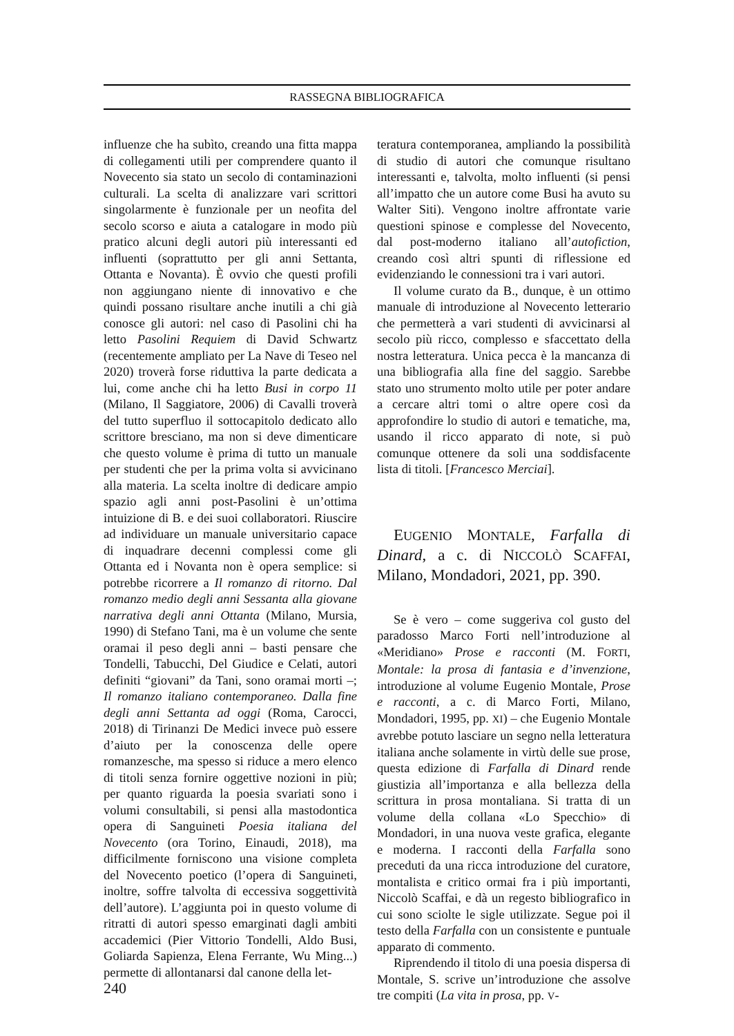RASSEGNA BIBLIOGRAFICA
influenze che ha subìto, creando una fitta mappa di collegamenti utili per comprendere quanto il Novecento sia stato un secolo di contaminazioni culturali. La scelta di analizzare vari scrittori singolarmente è funzionale per un neofita del secolo scorso e aiuta a catalogare in modo più pratico alcuni degli autori più interessanti ed influenti (soprattutto per gli anni Settanta, Ottanta e Novanta). È ovvio che questi profili non aggiungano niente di innovativo e che quindi possano risultare anche inutili a chi già conosce gli autori: nel caso di Pasolini chi ha letto Pasolini Requiem di David Schwartz (recentemente ampliato per La Nave di Teseo nel 2020) troverà forse riduttiva la parte dedicata a lui, come anche chi ha letto Busi in corpo 11 (Milano, Il Saggiatore, 2006) di Cavalli troverà del tutto superfluo il sottocapitolo dedicato allo scrittore bresciano, ma non si deve dimenticare che questo volume è prima di tutto un manuale per studenti che per la prima volta si avvicinano alla materia. La scelta inoltre di dedicare ampio spazio agli anni post-Pasolini è un’ottima intuizione di B. e dei suoi collaboratori. Riuscire ad individuare un manuale universitario capace di inquadrare decenni complessi come gli Ottanta ed i Novanta non è opera semplice: si potrebbe ricorrere a Il romanzo di ritorno. Dal romanzo medio degli anni Sessanta alla giovane narrativa degli anni Ottanta (Milano, Mursia, 1990) di Stefano Tani, ma è un volume che sente oramai il peso degli anni – basti pensare che Tondelli, Tabucchi, Del Giudice e Celati, autori definiti “giovani” da Tani, sono oramai morti –; Il romanzo italiano contemporaneo. Dalla fine degli anni Settanta ad oggi (Roma, Carocci, 2018) di Tirinanzi De Medici invece può essere d’aiuto per la conoscenza delle opere romanzesche, ma spesso si riduce a mero elenco di titoli senza fornire oggettive nozioni in più; per quanto riguarda la poesia svariati sono i volumi consultabili, si pensi alla mastodontica opera di Sanguineti Poesia italiana del Novecento (ora Torino, Einaudi, 2018), ma difficilmente forniscono una visione completa del Novecento poetico (l’opera di Sanguineti, inoltre, soffre talvolta di eccessiva soggettività dell’autore). L’aggiunta poi in questo volume di ritratti di autori spesso emarginati dagli ambiti accademici (Pier Vittorio Tondelli, Aldo Busi, Goliarda Sapienza, Elena Ferrante, Wu Ming...) permette di allontanarsi dal canone della let-
240
teratura contemporanea, ampliando la possibilità di studio di autori che comunque risultano interessanti e, talvolta, molto influenti (si pensi all’impatto che un autore come Busi ha avuto su Walter Siti). Vengono inoltre affrontate varie questioni spinose e complesse del Novecento, dal post-moderno italiano all’autofiction, creando così altri spunti di riflessione ed evidenziando le connessioni tra i vari autori.
Il volume curato da B., dunque, è un ottimo manuale di introduzione al Novecento letterario che permetterà a vari studenti di avvicinarsi al secolo più ricco, complesso e sfaccettato della nostra letteratura. Unica pecca è la mancanza di una bibliografia alla fine del saggio. Sarebbe stato uno strumento molto utile per poter andare a cercare altri tomi o altre opere così da approfondire lo studio di autori e tematiche, ma, usando il ricco apparato di note, si può comunque ottenere da soli una soddisfacente lista di titoli. [Francesco Merciai].
EUGENIO MONTALE, Farfalla di Dinard, a c. di NICCOLÒ SCAFFAI, Milano, Mondadori, 2021, pp. 390.
Se è vero – come suggeriva col gusto del paradosso Marco Forti nell’introduzione al «Meridiano» Prose e racconti (M. FORTI, Montale: la prosa di fantasia e d’invenzione, introduzione al volume Eugenio Montale, Prose e racconti, a c. di Marco Forti, Milano, Mondadori, 1995, pp. XI) – che Eugenio Montale avrebbe potuto lasciare un segno nella letteratura italiana anche solamente in virtù delle sue prose, questa edizione di Farfalla di Dinard rende giustizia all’importanza e alla bellezza della scrittura in prosa montaliana. Si tratta di un volume della collana «Lo Specchio» di Mondadori, in una nuova veste grafica, elegante e moderna. I racconti della Farfalla sono preceduti da una ricca introduzione del curatore, montalista e critico ormai fra i più importanti, Niccolò Scaffai, e dà un regesto bibliografico in cui sono sciolte le sigle utilizzate. Segue poi il testo della Farfalla con un consistente e puntuale apparato di commento.
Riprendendo il titolo di una poesia dispersa di Montale, S. scrive un’introduzione che assolve tre compiti (La vita in prosa, pp. V-